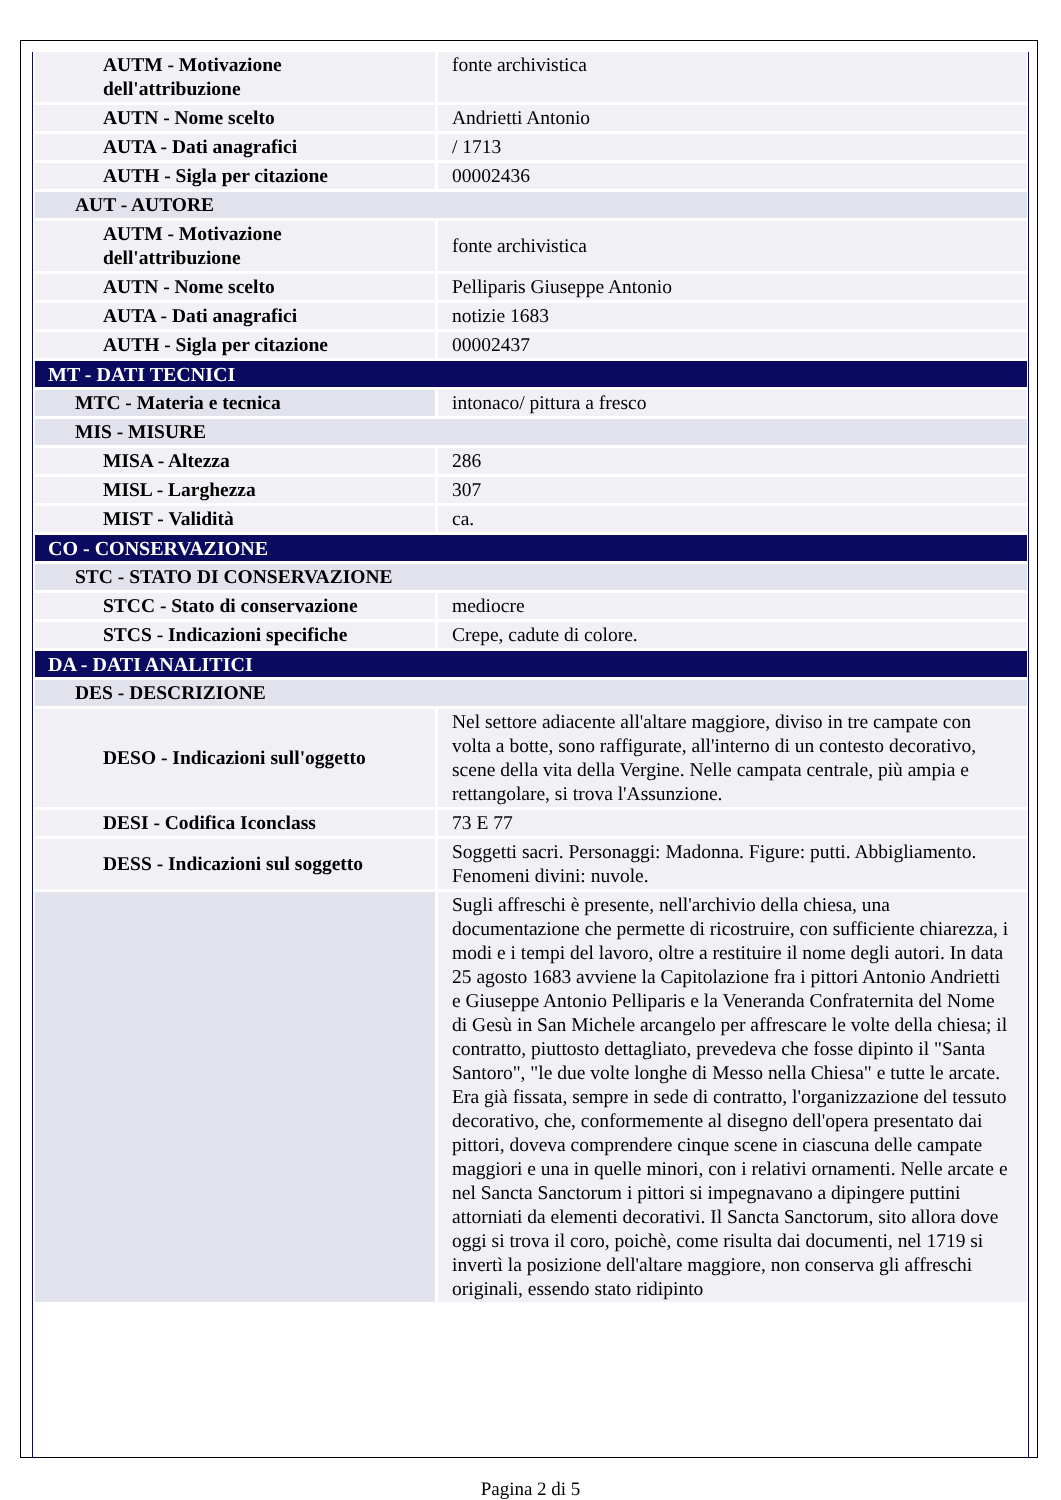| AUTM - Motivazione dell'attribuzione | fonte archivistica |
| AUTN - Nome scelto | Andrietti Antonio |
| AUTA - Dati anagrafici | / 1713 |
| AUTH - Sigla per citazione | 00002436 |
| AUT - AUTORE | |
| AUTM - Motivazione dell'attribuzione | fonte archivistica |
| AUTN - Nome scelto | Pelliparis Giuseppe Antonio |
| AUTA - Dati anagrafici | notizie 1683 |
| AUTH - Sigla per citazione | 00002437 |
| MT - DATI TECNICI | |
| MTC - Materia e tecnica | intonaco/ pittura a fresco |
| MIS - MISURE | |
| MISA - Altezza | 286 |
| MISL - Larghezza | 307 |
| MIST - Validità | ca. |
| CO - CONSERVAZIONE | |
| STC - STATO DI CONSERVAZIONE | |
| STCC - Stato di conservazione | mediocre |
| STCS - Indicazioni specifiche | Crepe, cadute di colore. |
| DA - DATI ANALITICI | |
| DES - DESCRIZIONE | |
| DESO - Indicazioni sull'oggetto | Nel settore adiacente all'altare maggiore, diviso in tre campate con volta a botte, sono raffigurate, all'interno di un contesto decorativo, scene della vita della Vergine. Nelle campata centrale, più ampia e rettangolare, si trova l'Assunzione. |
| DESI - Codifica Iconclass | 73 E 77 |
| DESS - Indicazioni sul soggetto | Soggetti sacri. Personaggi: Madonna. Figure: putti. Abbigliamento. Fenomeni divini: nuvole. |
| | Sugli affreschi è presente, nell'archivio della chiesa, una documentazione che permette di ricostruire, con sufficiente chiarezza, i modi e i tempi del lavoro, oltre a restituire il nome degli autori. In data 25 agosto 1683 avviene la Capitolazione fra i pittori Antonio Andrietti e Giuseppe Antonio Pelliparis e la Veneranda Confraternita del Nome di Gesù in San Michele arcangelo per affrescare le volte della chiesa; il contratto, piuttosto dettagliato, prevedeva che fosse dipinto il "Santa Santoro", "le due volte longhe di Messo nella Chiesa" e tutte le arcate. Era già fissata, sempre in sede di contratto, l'organizzazione del tessuto decorativo, che, conformemente al disegno dell'opera presentato dai pittori, doveva comprendere cinque scene in ciascuna delle campate maggiori e una in quelle minori, con i relativi ornamenti. Nelle arcate e nel Sancta Sanctorum i pittori si impegnavano a dipingere puttini attorniati da elementi decorativi. Il Sancta Sanctorum, sito allora dove oggi si trova il coro, poichè, come risulta dai documenti, nel 1719 si invertì la posizione dell'altare maggiore, non conserva gli affreschi originali, essendo stato ridipinto |
Pagina 2 di 5